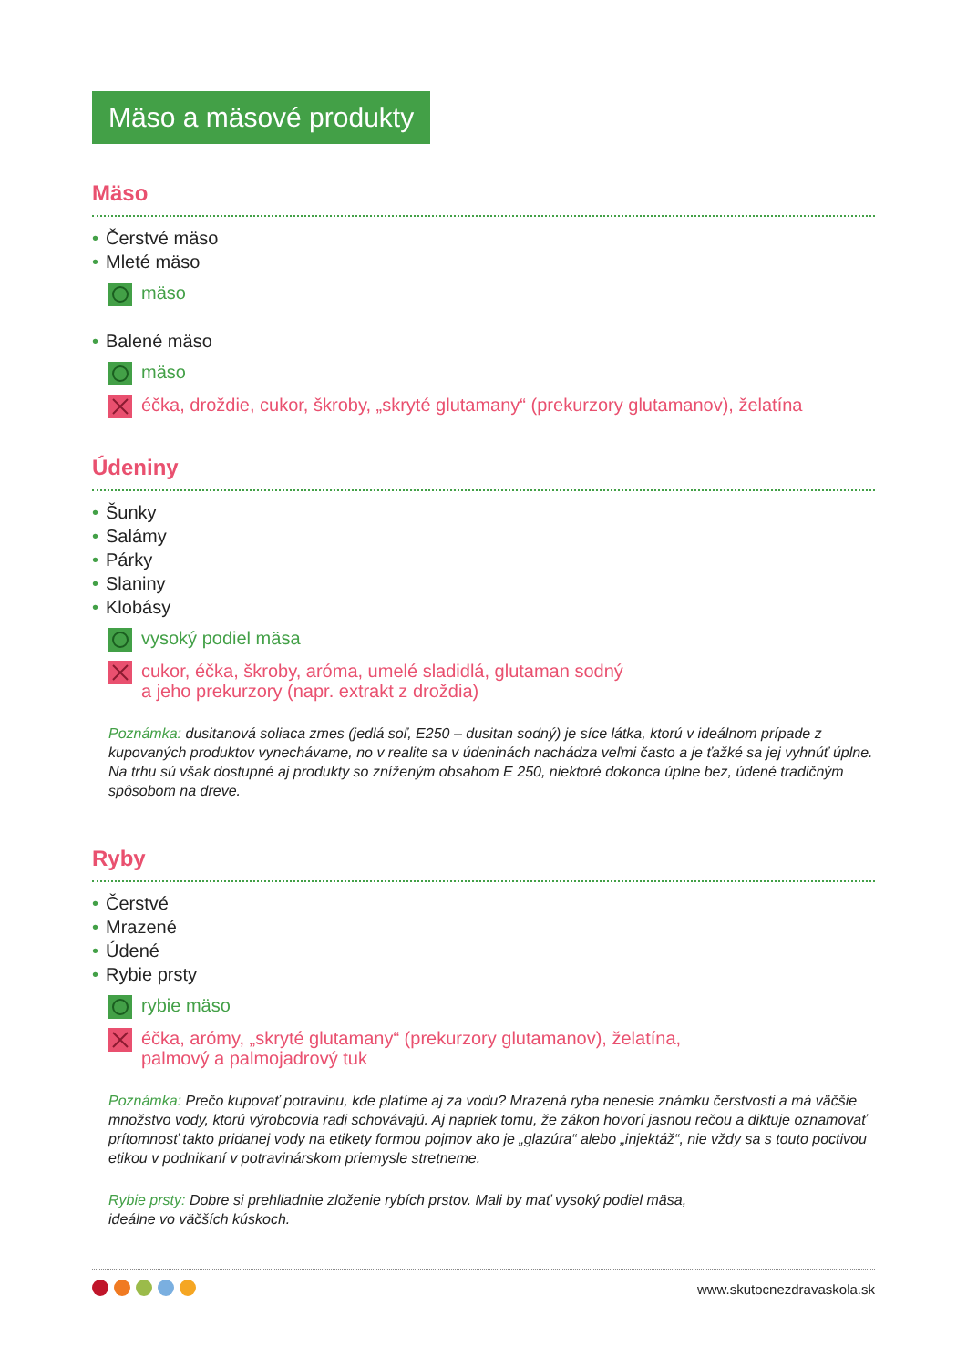Mäso a mäsové produkty
Mäso
• Čerstvé mäso
• Mleté mäso
mäso
• Balené mäso
mäso
éčka, droždie, cukor, škroby, „skryté glutamany“ (prekurzory glutamanov), želatína
Údeniny
• Šunky
• Salámy
• Párky
• Slaniny
• Klobásy
vysoký podiel mäsa
cukor, éčka, škroby, aróma, umelé sladidlá, glutaman sodný
a jeho prekurzory (napr. extrakt z droždia)
Poznámka: dusitanová soliaca zmes (jedlá soľ, E250 – dusitan sodný) je síce látka, ktorú v ideálnom prípade z kupovaných produktov vynechávame, no v realite sa v údeninách nachádza veľmi často a je ťažké sa jej vyhnúť úplne. Na trhu sú však dostupné aj produkty so zníženým obsahom E 250, niektoré dokonca úplne bez, údené tradičným spôsobom na dreve.
Ryby
• Čerstvé
• Mrazené
• Údené
• Rybie prsty
rybie mäso
éčka, arómy, „skryté glutamany“ (prekurzory glutamanov), želatína,
palmový a palmojadrový tuk
Poznámka: Prečo kupovať potravinu, kde platíme aj za vodu? Mrazená ryba nenesie známku čerstvosti a má väčšie množstvo vody, ktorú výrobcovia radi schovávajú. Aj napriek tomu, že zákon hovorí jasnou rečou a diktuje oznamovať prítomnosť takto pridanej vody na etikety formou pojmov ako je „glazúra“ alebo „injektáž“, nie vždy sa s touto poctivou etikou v podnikaní v potravinárskom priemysle stretneme.
Rybie prsty: Dobre si prehliadnite zloženie rybích prstov. Mali by mať vysoký podiel mäsa,
ideálne vo väčších kúskoch.
www.skutocnezdravaskola.sk